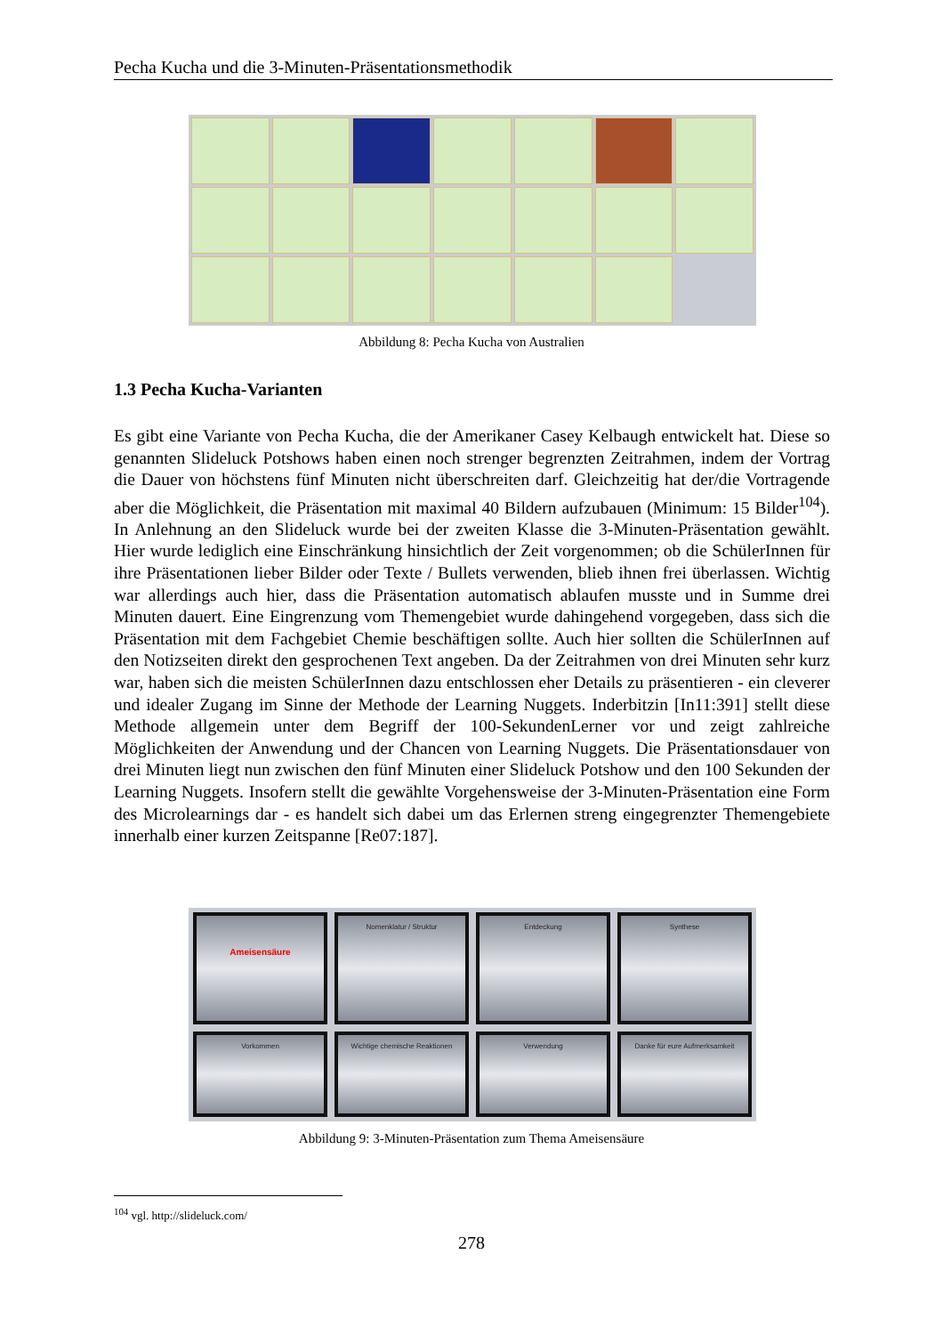Pecha Kucha und die 3-Minuten-Präsentationsmethodik
Abbildung 8: Pecha Kucha von Australien
1.3 Pecha Kucha-Varianten
Es gibt eine Variante von Pecha Kucha, die der Amerikaner Casey Kelbaugh entwickelt hat. Diese so genannten Slideluck Potshows haben einen noch strenger begrenzten Zeitrahmen, indem der Vortrag die Dauer von höchstens fünf Minuten nicht überschreiten darf. Gleichzeitig hat der/die Vortragende aber die Möglichkeit, die Präsentation mit maximal 40 Bildern aufzubauen (Minimum: 15 Bilder<sup>104</sup>). In Anlehnung an den Slideluck wurde bei der zweiten Klasse die 3-Minuten-Präsentation gewählt. Hier wurde lediglich eine Einschränkung hinsichtlich der Zeit vorgenommen; ob die SchülerInnen für ihre Präsentationen lieber Bilder oder Texte / Bullets verwenden, blieb ihnen frei überlassen. Wichtig war allerdings auch hier, dass die Präsentation automatisch ablaufen musste und in Summe drei Minuten dauert. Eine Eingrenzung vom Themengebiet wurde dahingehend vorgegeben, dass sich die Präsentation mit dem Fachgebiet Chemie beschäftigen sollte. Auch hier sollten die SchülerInnen auf den Notizseiten direkt den gesprochenen Text angeben. Da der Zeitrahmen von drei Minuten sehr kurz war, haben sich die meisten SchülerInnen dazu entschlossen eher Details zu präsentieren - ein cleverer und idealer Zugang im Sinne der Methode der Learning Nuggets. Inderbitzin [In11:391] stellt diese Methode allgemein unter dem Begriff der 100-SekundenLerner vor und zeigt zahlreiche Möglichkeiten der Anwendung und der Chancen von Learning Nuggets. Die Präsentationsdauer von drei Minuten liegt nun zwischen den fünf Minuten einer Slideluck Potshow und den 100 Sekunden der Learning Nuggets. Insofern stellt die gewählte Vorgehensweise der 3-Minuten-Präsentation eine Form des Microlearnings dar - es handelt sich dabei um das Erlernen streng eingegrenzter Themengebiete innerhalb einer kurzen Zeitspanne [Re07:187].
Ameisensäure
Nomenklatur / Struktur
Entdeckung
Synthese
Vorkommen
Wichtige chemische Reaktionen
Verwendung
Danke für eure Aufmerksamkeit
Abbildung 9: 3-Minuten-Präsentation zum Thema Ameisensäure
<sup>104</sup> vgl. http://slideluck.com/
278